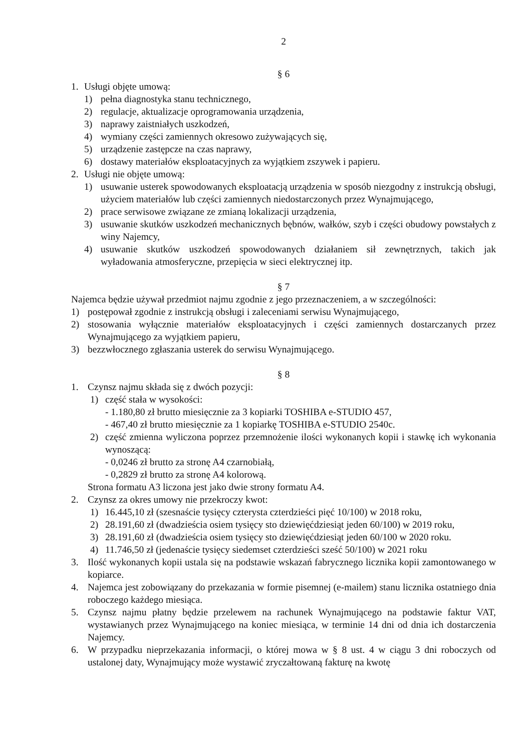2
§ 6
1. Usługi objęte umową:
1) pełna diagnostyka stanu technicznego,
2) regulacje, aktualizacje oprogramowania urządzenia,
3) naprawy zaistniałych uszkodzeń,
4) wymiany części zamiennych okresowo zużywających się,
5) urządzenie zastępcze na czas naprawy,
6) dostawy materiałów eksploatacyjnych za wyjątkiem zszywek i papieru.
2. Usługi nie objęte umową:
1) usuwanie usterek spowodowanych eksploatacją urządzenia w sposób niezgodny z instrukcją obsługi, użyciem materiałów lub części zamiennych niedostarczonych przez Wynajmującego,
2) prace serwisowe związane ze zmianą lokalizacji urządzenia,
3) usuwanie skutków uszkodzeń mechanicznych bębnów, wałków, szyb i części obudowy powstałych z winy Najemcy,
4) usuwanie skutków uszkodzeń spowodowanych działaniem sił zewnętrznych, takich jak wyładowania atmosferyczne, przepięcia w sieci elektrycznej itp.
§ 7
Najemca będzie używał przedmiot najmu zgodnie z jego przeznaczeniem, a w szczególności:
1) postępował zgodnie z instrukcją obsługi i zaleceniami serwisu Wynajmującego,
2) stosowania wyłącznie materiałów eksploatacyjnych i części zamiennych dostarczanych przez Wynajmującego za wyjątkiem papieru,
3) bezzwłocznego zgłaszania usterek do serwisu Wynajmującego.
§ 8
1. Czynsz najmu składa się z dwóch pozycji:
1) część stała w wysokości:
- 1.180,80 zł brutto miesięcznie za 3 kopiarki TOSHIBA e-STUDIO 457,
- 467,40 zł brutto miesięcznie za 1 kopiarkę TOSHIBA e-STUDIO 2540c.
2) część zmienna wyliczona poprzez przemnożenie ilości wykonanych kopii i stawkę ich wykonania wynoszącą:
- 0,0246 zł brutto za stronę A4 czarnobiałą,
- 0,2829 zł brutto za stronę A4 kolorową.
Strona formatu A3 liczona jest jako dwie strony formatu A4.
2. Czynsz za okres umowy nie przekroczy kwot:
1) 16.445,10 zł (szesnaście tysięcy czterysta czterdzieści pięć 10/100) w 2018 roku,
2) 28.191,60 zł (dwadzieścia osiem tysięcy sto dziewięćdziesiąt jeden 60/100) w 2019 roku,
3) 28.191,60 zł (dwadzieścia osiem tysięcy sto dziewięćdziesiąt jeden 60/100 w 2020 roku.
4) 11.746,50 zł (jedenaście tysięcy siedemset czterdzieści sześć 50/100) w 2021 roku
3. Ilość wykonanych kopii ustala się na podstawie wskazań fabrycznego licznika kopii zamontowanego w kopiarce.
4. Najemca jest zobowiązany do przekazania w formie pisemnej (e-mailem) stanu licznika ostatniego dnia roboczego każdego miesiąca.
5. Czynsz najmu płatny będzie przelewem na rachunek Wynajmującego na podstawie faktur VAT, wystawianych przez Wynajmującego na koniec miesiąca, w terminie 14 dni od dnia ich dostarczenia Najemcy.
6. W przypadku nieprzekazania informacji, o której mowa w § 8 ust. 4 w ciągu 3 dni roboczych od ustalonej daty, Wynajmujący może wystawić zryczałtowaną fakturę na kwotę